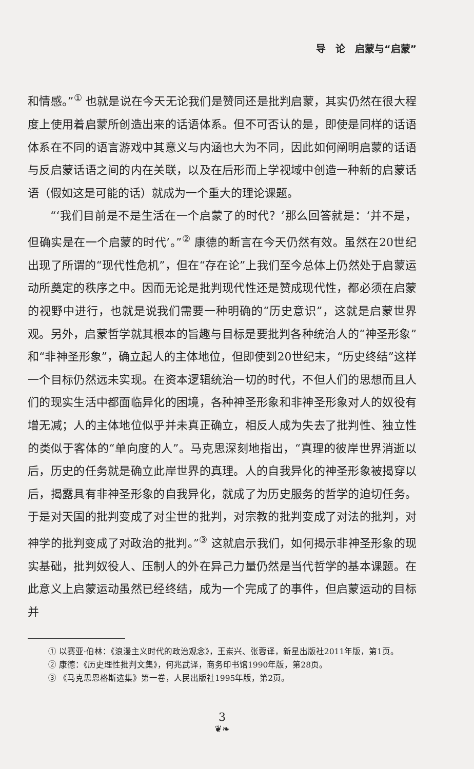导　论　启蒙与“启蒙”
和情感。”<sup>①</sup> 也就是说在今天无论我们是赞同还是批判启蒙，其实仍然在很大程度上使用着启蒙所创造出来的话语体系。但不可否认的是，即使是同样的话语体系在不同的语言游戏中其意义与内涵也大为不同，因此如何阐明启蒙的话语与反启蒙话语之间的内在关联，以及在后形而上学视域中创造一种新的启蒙话语（假如这是可能的话）就成为一个重大的理论课题。
“‘我们目前是不是生活在一个启蒙了的时代？’那么回答就是：‘并不是，但确实是在一个启蒙的时代’。”<sup>②</sup> 康德的断言在今天仍然有效。虽然在20世纪出现了所谓的“现代性危机”，但在“存在论”上我们至今总体上仍然处于启蒙运动所奠定的秩序之中。因而无论是批判现代性还是赞成现代性，都必须在启蒙的视野中进行，也就是说我们需要一种明确的“历史意识”，这就是启蒙世界观。另外，启蒙哲学就其根本的旨趣与目标是要批判各种统治人的“神圣形象”和“非神圣形象”，确立起人的主体地位，但即使到20世纪末，“历史终结”这样一个目标仍然远未实现。在资本逻辑统治一切的时代，不但人们的思想而且人们的现实生活中都面临异化的困境，各种神圣形象和非神圣形象对人的奴役有增无减；人的主体地位似乎并未真正确立，相反人成为失去了批判性、独立性的类似于客体的“单向度的人”。马克思深刻地指出，“真理的彼岸世界消逝以后，历史的任务就是确立此岸世界的真理。人的自我异化的神圣形象被揭穿以后，揭露具有非神圣形象的自我异化，就成了为历史服务的哲学的迫切任务。于是对天国的批判变成了对尘世的批判，对宗教的批判变成了对法的批判，对神学的批判变成了对政治的批判。”<sup>③</sup> 这就启示我们，如何揭示非神圣形象的现实基础，批判奴役人、压制人的外在异己力量仍然是当代哲学的基本课题。在此意义上启蒙运动虽然已经终结，成为一个完成了的事件，但启蒙运动的目标并
① 以赛亚·伯林：《浪漫主义时代的政治观念》，王岽兴、张蓉译，新星出版社2011年版，第1页。
② 康德：《历史理性批判文集》，何兆武译，商务印书馆1990年版，第28页。
③ 《马克思恩格斯选集》第一卷，人民出版社1995年版，第2页。
3
❦❧